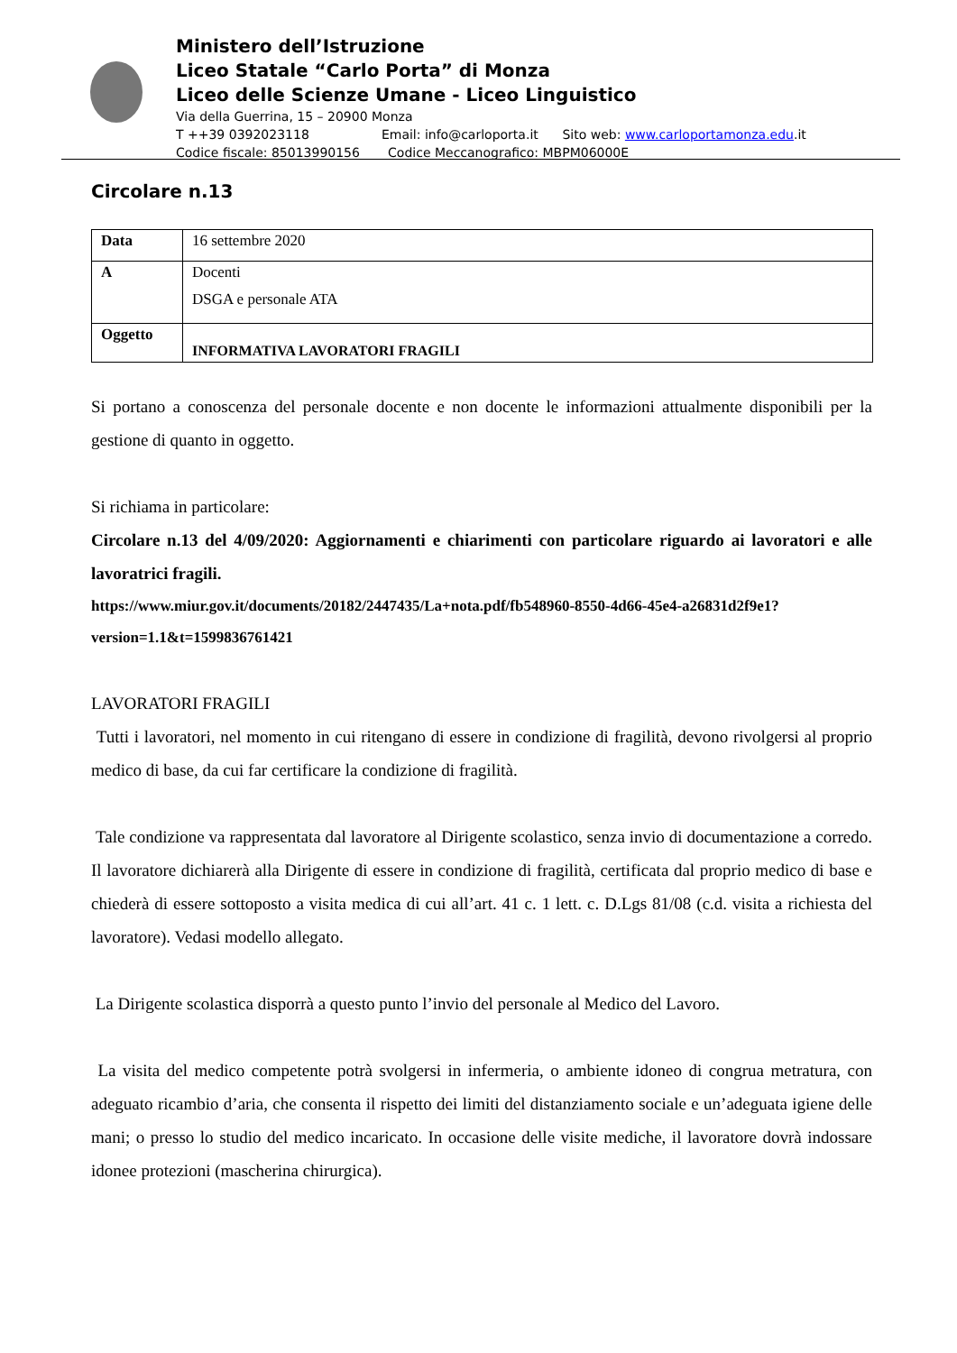Ministero dell’Istruzione
Liceo Statale “Carlo Porta” di Monza
Liceo delle Scienze Umane - Liceo Linguistico
Via della Guerrina, 15 – 20900 Monza
T ++39 0392023118 Email: info@carloporta.it Sito web: www.carloportamonza.edu.it
Codice fiscale: 85013990156 Codice Meccanografico: MBPM06000E
Circolare n.13
| Data | 16 settembre 2020 |
| A | Docenti DSGA e personale ATA |
| Oggetto | INFORMATIVA LAVORATORI FRAGILI |
Si portano a conoscenza del personale docente e non docente le informazioni attualmente disponibili per la gestione di quanto in oggetto.
Si richiama in particolare:
Circolare n.13 del 4/09/2020: Aggiornamenti e chiarimenti con particolare riguardo ai lavoratori e alle lavoratrici fragili.
https://www.miur.gov.it/documents/20182/2447435/La+nota.pdf/fb548960-8550-4d66-45e4-a26831d2f9e1?version=1.1&t=1599836761421
LAVORATORI FRAGILI
Tutti i lavoratori, nel momento in cui ritengano di essere in condizione di fragilità, devono rivolgersi al proprio medico di base, da cui far certificare la condizione di fragilità.
Tale condizione va rappresentata dal lavoratore al Dirigente scolastico, senza invio di documentazione a corredo. Il lavoratore dichiarerà alla Dirigente di essere in condizione di fragilità, certificata dal proprio medico di base e chiederà di essere sottoposto a visita medica di cui all’art. 41 c. 1 lett. c. D.Lgs 81/08 (c.d. visita a richiesta del lavoratore). Vedasi modello allegato.
La Dirigente scolastica disporrà a questo punto l’invio del personale al Medico del Lavoro.
La visita del medico competente potrà svolgersi in infermeria, o ambiente idoneo di congrua metratura, con adeguato ricambio d’aria, che consenta il rispetto dei limiti del distanziamento sociale e un’adeguata igiene delle mani; o presso lo studio del medico incaricato. In occasione delle visite mediche, il lavoratore dovrà indossare idonee protezioni (mascherina chirurgica).